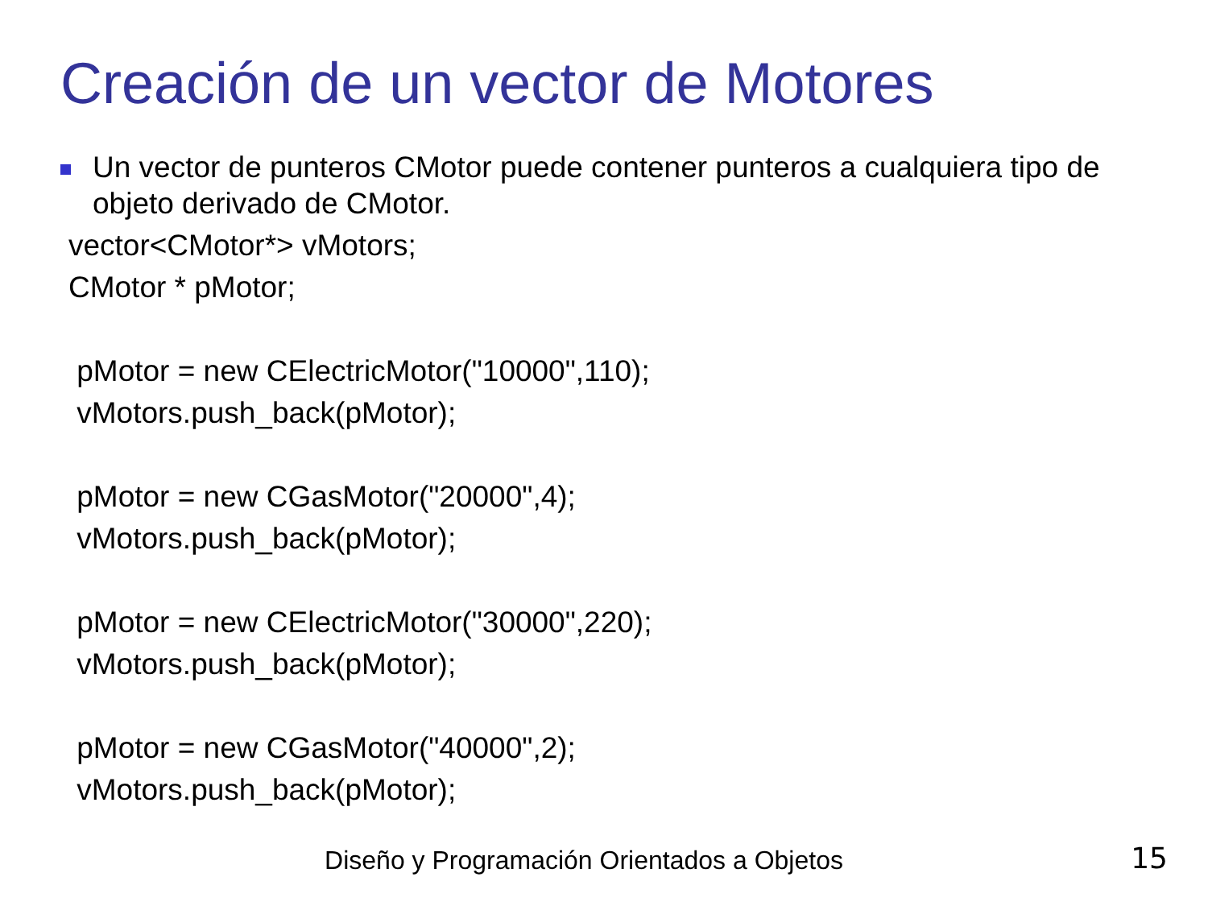Creación de un vector de Motores
Un vector de punteros CMotor puede contener punteros a cualquiera tipo de objeto derivado de CMotor.
vector<CMotor*> vMotors;
CMotor * pMotor;
pMotor = new CElectricMotor("10000",110);
vMotors.push_back(pMotor);
pMotor = new CGasMotor("20000",4);
vMotors.push_back(pMotor);
pMotor = new CElectricMotor("30000",220);
vMotors.push_back(pMotor);
pMotor = new CGasMotor("40000",2);
vMotors.push_back(pMotor);
Diseño y Programación Orientados a Objetos 15